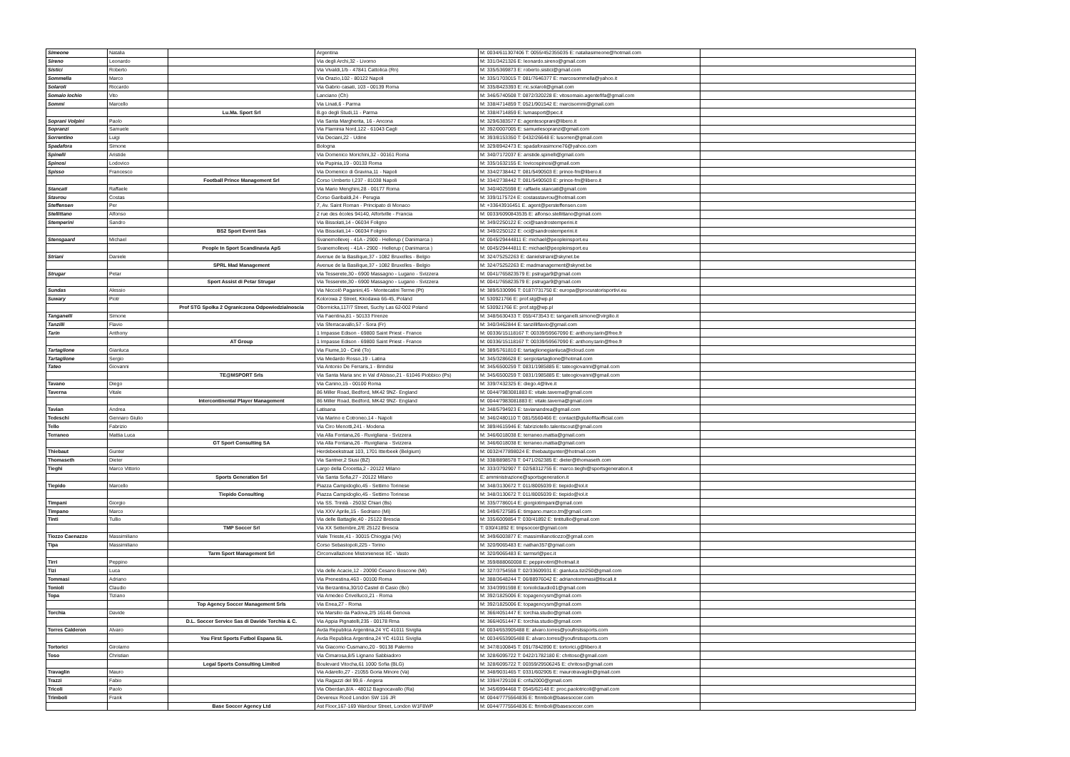| Simeone | Natalia | | Argentina | M: 0034/611307406 T: 0055/452355035 E: nataliasimeone@hotmail.com | |
| Sireno | Leonardo | | Via degli Archi,32 - Livorno | M: 331/3421326 E: leonardo.sireno@gmail.com | |
| Sistici | Roberto | | Via Vivaldi,1/b - 47841 Cattolica (Rn) | M: 335/5369873 E: roberto.sistici@gmail.com | |
| Sommella | Marco | | Via Orazio,102 - 80122 Napoli | M: 335/1703015 T: 081/7646377 E: marcosommella@yahoo.it | |
| Solaroli | Riccardo | | Via Gabrio casati, 103 - 00139 Roma | M: 335/8423393 E: ric.solaroli@gmail.com | |
| Somaio Iochio | Vito | | Lanciano (Ch) | M: 346/5740508 T: 0872/320228 E: vitosomaio.agentefifa@gmail.com | |
| Sommi | Marcello | | Via Linati,6 - Parma | M: 338/4714859 T: 0521/901542 E: marcisommi@gmail.com | |
| | | Lu.Ma. Sport Srl | B.go degli Studi,11 - Parma | M: 338/4714859 E: lumasport@pec.it | |
| Soprani Volpini | Paolo | | Via Santa Margherita, 16 - Ancona | M: 329/6383577 E: agentesoprani@libero.it | |
| Sopranzi | Samuele | | Via Flaminia Nord,122 - 61043 Cagli | M: 392/0007005 E: samuelesopranzi@gmail.com | |
| Sorrentino | Luigi | | Via Deciani,22 - Udine | M: 393/8153350 T: 0432/26648 E: lusorren@gmail.com | |
| Spadafora | Simone | | Bologna | M: 329/8942473 E: spadaforasimone76@yahoo.com | |
| Spinelli | Aristide | | Via Domenico Morichini,32 - 00161 Roma | M: 340/7172037 E: aristide.spinelli@gmail.com | |
| Spinosi | Lodovico | | Via Pupinia,19 - 00133 Roma | M: 335/1632155 E: lovicospinosi@gmail.com | |
| Spisso | Francesco | | Via Domenico di Gravina,11 - Napoli | M: 334/2738442 T: 081/5490503 E: prince-fm@libero.it | |
| | | Football Prince Management Srl | Corso Umberto I,237 - 81038 Napoli | M: 334/2738442 T: 081/5490503 E: prince-fm@libero.it | |
| Stancati | Raffaele | | Via Mario Menghini,28 - 00177 Roma | M: 340/4025598 E: raffaele.stancati@gmail.com | |
| Stavrou | Costas | | Corso Garibaldi,24 - Perugia | M: 339/1175724 E: costasstavrou@hotmail.com | |
| Steffensen | Per | | 7, Av. Saint Roman - Principato di Monaco | M: +33643916451 E. agent@persteffensen.com | |
| Stellittano | Alfonso | | 2 rue des écoles 94140, Alfortville - Francia | M: 0033/6090843535 E: alfonso.stellittano@gmail.com | |
| Stemperini | Sandro | | Via Bissolati,14 - 06034 Foligno | M: 349/2250122 E: oci@sandrostemperini.it | |
| | | BS2 Sport Event Sas | Via Bissolati,14 - 06034 Foligno | M: 349/2250122 E: oci@sandrostemperini.it | |
| Stensgaard | Michael | | Svanemollevej - 41A - 2900 - Hellerup ( Danimarca ) | M: 0045/29444811 E: michael@peopleinsport.eu | |
| | | People In Sport Scandinavia ApS | Svanemollevej - 41A - 2900 - Hellerup ( Danimarca ) | M: 0045/29444811 E: michael@peopleinsport.eu | |
| Striani | Daniele | | Avenue de la Basilique,37 - 1082 Bruxelles - Belgio | M: 324/75252263 E: danielstriani@skynet.be | |
| | | SPRL Mad Management | Avenue de la Basilique,37 - 1082 Bruxelles - Belgio | M: 324/75252263 E: madmanagement@skynet.be | |
| Strugar | Petar | | Via Tesserete,30 - 6900 Massagno - Lugano - Svizzera | M: 0041/765823579 E: pstrugar9@gmail.com | |
| | | Sport Assist di Petar Strugar | Via Tesserete,30 - 6900 Massagno - Lugano - Svizzera | M: 0041/765823579 E: pstrugar9@gmail.com | |
| Sundas | Alessio | | Via Niccolò Paganini,45 - Montecatini Terme (Pt) | M: 389/5330996 T: 0187/731750 E: europa@procuratorisportivi.eu | |
| Suwary | Piotr | | Kolorowa 2 Street, Kkodawa 66-45, Poland | M: 530921766 E: prof.stg@wp.pl | |
| | | Prof STG Spolka 2 Ograniczona Odpowiedzialnoscia | Obornicka,117/7 Street, Suchy Las 62-002 Poland | M: 530921766 E: prof.stg@wp.pl | |
| Tanganelli | Simone | | Via Faentina,81 - 50133 Firenze | M: 348/5630433 T: 055/473543 E: tanganelli.simone@virgilio.it | |
| Tanzilli | Flavio | | Via Sferracavallo,57 - Sora (Fr) | M: 340/3462844 E: tanzilliflavio@gmail.com | |
| Tarin | Anthony | | 1 Impasse Edison - 69800 Saint Priest - France | M: 00336/15118167 T: 00339/59567090 E: anthony.tarin@free.fr | |
| | | AT Group | 1 Impasse Edison - 69800 Saint Priest - France | M: 00336/15118167 T: 00339/59567090 E: anthony.tarin@free.fr | |
| Tartaglione | Gianluca | | Via Fiume,10 - Ciriè (To) | M: 389/5761810 E: tartaglionegianluca@icloud.com | |
| Tartaglione | Sergio | | Via Medardo Rosso,19 - Latina | M: 345/3286628 E: sergiotartaglione@hotmail.com | |
| Tateo | Giovanni | | Via Antonio De Ferraris,1 - Brindisi | M: 345/6500259 T: 0831/1985885 E: tateogiovanni@gmail.com | |
| | | TE@MSPORT Srls | Via Santa Maria snc in Val d'Abisso,21 - 61046 Piobbico (Ps) | M: 345/6500259 T: 0831/1985885 E: tateogiovanni@gmail.com | |
| Tavano | Diego | | Via Canino,15 - 00100 Roma | M: 339/7432325 E: diego.4@live.it | |
| Taverna | Vitale | | 86 Miller Road, Bedford, MK42 9NZ- England | M: 0044/7983081883 E: vitale.taverna@gmail.com | |
| | | Intercontinental Player Management | 86 Miller Road, Bedford, MK42 9NZ- England | M: 0044/7983081883 E: vitale.taverna@gmail.com | |
| Tavian | Andrea | | Latisana | M: 348/5794923 E: tavianandrea@gmail.com | |
| Tedeschi | Gennaro Giulio | | Via Marino e Cotroneo,14 - Napoli | M: 346/2480110 T: 081/5560466 E: contact@giuliofifaofficial.com | |
| Tello | Fabrizio | | Via Ciro Menotti,241 - Modena | M: 389/4615946 E: fabriziotello.talentscout@gmail.com | |
| Terraneo | Mattia Luca | | Via Alla Fontana,26 - Ruvigliana - Svizzera | M: 346/6018038 E: terraneo.mattia@gmail.com | |
| | | GT Sport Consulting SA | Via Alla Fontana,26 - Ruvigliana - Svizzera | M: 346/6018038 E: terraneo.mattia@gmail.com | |
| Thiebaut | Gunter | | Herdebeekstraat 103, 1701 Itterbeek (Belgium) | M: 0032/477898024 E: thiebautgunter@hotmail.com | |
| Thomaseth | Dieter | | Via Santner,2 Siusi (BZ) | M: 338/8898578 T: 0471/262385 E: dieter@thomaseth.com | |
| Tieghi | Marco Vittorio | | Largo della Crocetta,2 - 20122 Milano | M: 333/3792907 T: 02/58312755 E: marco.tieghi@sportsgeneration.it | |
| | | Sports Generation Srl | Via Santa Sofia,27 - 20122 Milano | E: amministrazione@sportsgeneration.it | |
| Tiepido | Marcello | | Piazza Campidoglio,45 - Settimo Torinese | M: 348/3130672 T: 011/8005039 E: tiepido@iol.it | |
| | | Tiepido Consulting | Piazza Campidoglio,45 - Settimo Torinese | M: 348/3130672 T: 011/8005039 E: tiepido@iol.it | |
| Timpani | Giorgio | | Via SS. Trinità - 25032 Chiari (Bs) | M: 335/7786014 E: giorgiotimpani@gmail.com | |
| Timpano | Marco | | Via XXV Aprile,15 - Sedriano (Mi) | M: 349/6727585 E: timpano.marco.tm@gmail.com | |
| Tinti | Tullio | | Via delle Battaglie,40 - 25122 Brescia | M: 335/6009854 T: 030/41892 E: tintitullio@gmail.com | |
| | | TMP Soccer Srl | Via XX Settembre,2/E 25122 Brescia | T: 030/41892 E: tmpsoccer@gmail.com | |
| Tiozzo Caenazzo | Massimiliano | | Viale Trieste,41 - 30015 Chioggia (Ve) | M: 349/6003877 E: massimilianotiozzo@gmail.com | |
| Tipa | Massimiliano | | Corso Sebastopoli,225 - Torino | M: 320/9065483 E: nathan357@gmail.com | |
| | | Tarm Sport Management Srl | Circonvallazione Mistonienese IIC - Vasto | M: 320/9065483 E: tarmsrl@pec.it | |
| Tirri | Peppino | | | M: 359/888060008 E: peppinotirri@hotmail.it | |
| Tizi | Luca | | Via delle Acacie,12 - 20090 Cesano Boscone (Mi) | M: 327/3754558 T: 02/33609931 E: gianluca.tizi250@gmail.com | |
| Tommasi | Adriano | | Via Prenestina,463 - 00100 Roma | M: 388/3648244 T: 06/88976042 E: adrianotommasi@tiscali.it | |
| Tonioli | Claudio | | Via Berzantina,30/10 Castel di Casio (Bo) | M: 334/3991598 E: tonioliclaudio01@gmail.com | |
| Topa | Tiziano | | Via Amedeo Crivellucci,21 - Roma | M: 392/1825006 E: topagencysm@gmail.com | |
| | | Top Agency Soccer Management Srls | Via Enea,27 - Roma | M: 392/1825006 E: topagencysm@gmail.com | |
| Torchia | Davide | | Via Marsilio da Padova,2/5 16146 Genova | M: 366/4051447 E: torchia.studio@gmail.com | |
| | | D.L. Soccer Service Sas di Davide Torchia & C. | Via Appia Pignatelli,235 - 00178 Rma | M: 366/4051447 E: torchia.studio@gmail.com | |
| Torres Calderon | Alvaro | | Avda Republica Argentina,24 YC 41011 Siviglia | M: 0034/653905488 E: alvaro.torres@youfirstssports.com | |
| | | You First Sports Futbol Espana SL | Avda Republica Argentina,24 YC 41011 Siviglia | M: 0034/653905488 E: alvaro.torres@youfirstssports.com | |
| Tortorici | Girolamo | | Via Giacomo Cusmano,20 - 90138 Palermo | M: 347/8100845 T: 091/7842890 E: tortorici.g@libero.it | |
| Toso | Christian | | Via Cimarosa,8/5 Lignano Sabbiadoro | M: 328/6095722 T: 0422/1782180 E: chritoso@gmail.com | |
| | | Legal Sports Consulting Limited | Boulevard Vitocha,61 1000 Sofia (BLG) | M: 328/6095722 T: 00359/29506245 E: chritoso@gmail.com | |
| Travaglin | Mauro | | Via Adarello,27 - 21055 Goria Minore (Va) | M: 348/9031465 T: 0331/602905 E: maurotravaglin@gmail.com | |
| Trazzi | Fabio | | Via Ragazzi del 99,6 - Angera | M: 339/4729108 E: crifa2000@gmail.com | |
| Tricoli | Paolo | | Via Oberdan,8/A - 48012 Bagnocavallo (Ra) | M: 345/6994468 T: 0545/62148 E: proc.paolotricoli@gmail.com | |
| Trimboli | Frank | | Devereux Rood London SW 116 JR | M: 0044/7775564836 E: ftrimboli@basesoccer.com | |
| | | Base Soccer Agency Ltd | Ast Floor,167-169 Wardour Street, London W1F8WP | M: 0044/7775564836 E: ftrimboli@basesoccer.com | |